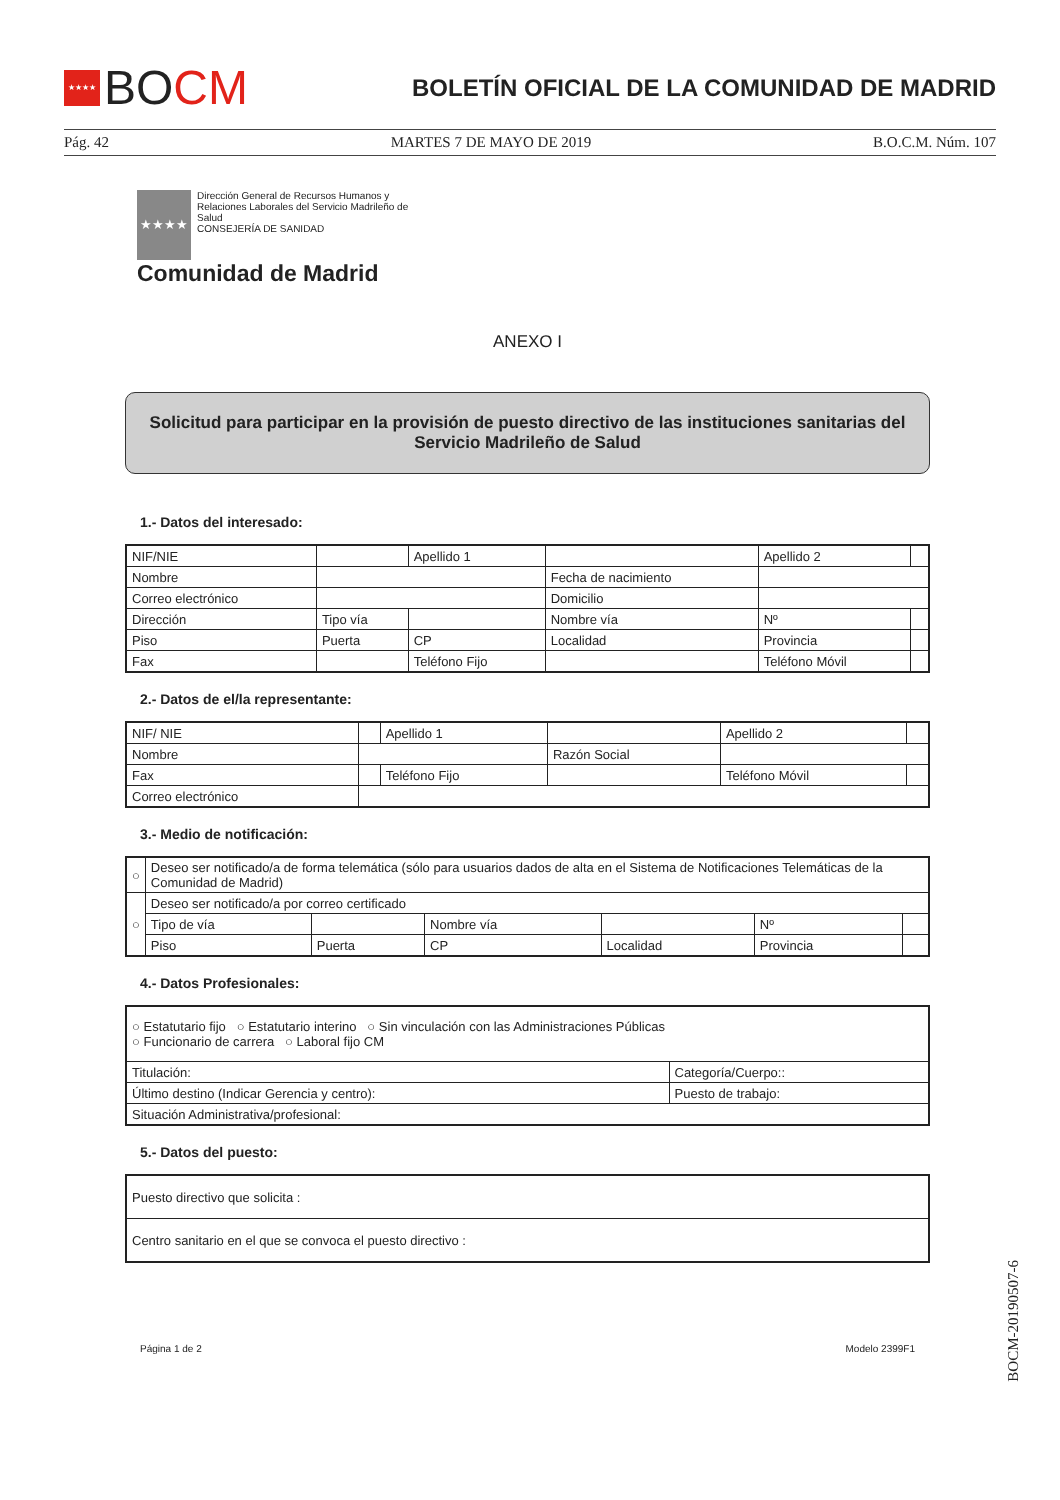★★★★
BO CM
BOLETÍN OFICIAL DE LA COMUNIDAD DE MADRID
Pág. 42 MARTES 7 DE MAYO DE 2019 B.O.C.M. Núm. 107
★★★★
Dirección General de Recursos Humanos y
Relaciones Laborales del Servicio Madrileño de
Salud
CONSEJERÍA DE SANIDAD
Comunidad de Madrid
ANEXO I
Solicitud para participar en la provisión de puesto directivo de las instituciones sanitarias del Servicio Madrileño de Salud
1.- Datos del interesado:
| NIF/NIE | | Apellido 1 | | Apellido 2 | |
| Nombre | | | Fecha de nacimiento | | |
| Correo electrónico | | | Domicilio | | |
| Dirección | Tipo vía | | Nombre vía | Nº | |
| Piso | Puerta | CP | Localidad | Provincia | |
| Fax | | Teléfono Fijo | | Teléfono Móvil | |
2.- Datos de el/la representante:
| NIF/ NIE | | Apellido 1 | | Apellido 2 | |
| Nombre | | | Razón Social | | |
| Fax | | Teléfono Fijo | | Teléfono Móvil | |
| Correo electrónico | | | | | |
3.- Medio de notificación:
| ○ | Deseo ser notificado/a de forma telemática (sólo para usuarios dados de alta en el Sistema de Notificaciones Telemáticas de la Comunidad de Madrid) | | | | | |
| ○ | Deseo ser notificado/a por correo certificado | | | | | |
| | Tipo de vía | | Nombre vía | | Nº | |
| | Piso | Puerta | CP | Localidad | Provincia | |
4.- Datos Profesionales:
| ○ Estatutario fijo ○ Estatutario interino ○ Sin vinculación con las Administraciones Públicas ○ Funcionario de carrera ○ Laboral fijo CM | |
| Titulación: | Categoría/Cuerpo:: |
| Último destino (Indicar Gerencia y centro): | Puesto de trabajo: |
| Situación Administrativa/profesional: | |
5.- Datos del puesto:
| Puesto directivo que solicita : |
| Centro sanitario en el que se convoca el puesto directivo : |
Página 1 de 2 Modelo 2399F1
BOCM-20190507-6